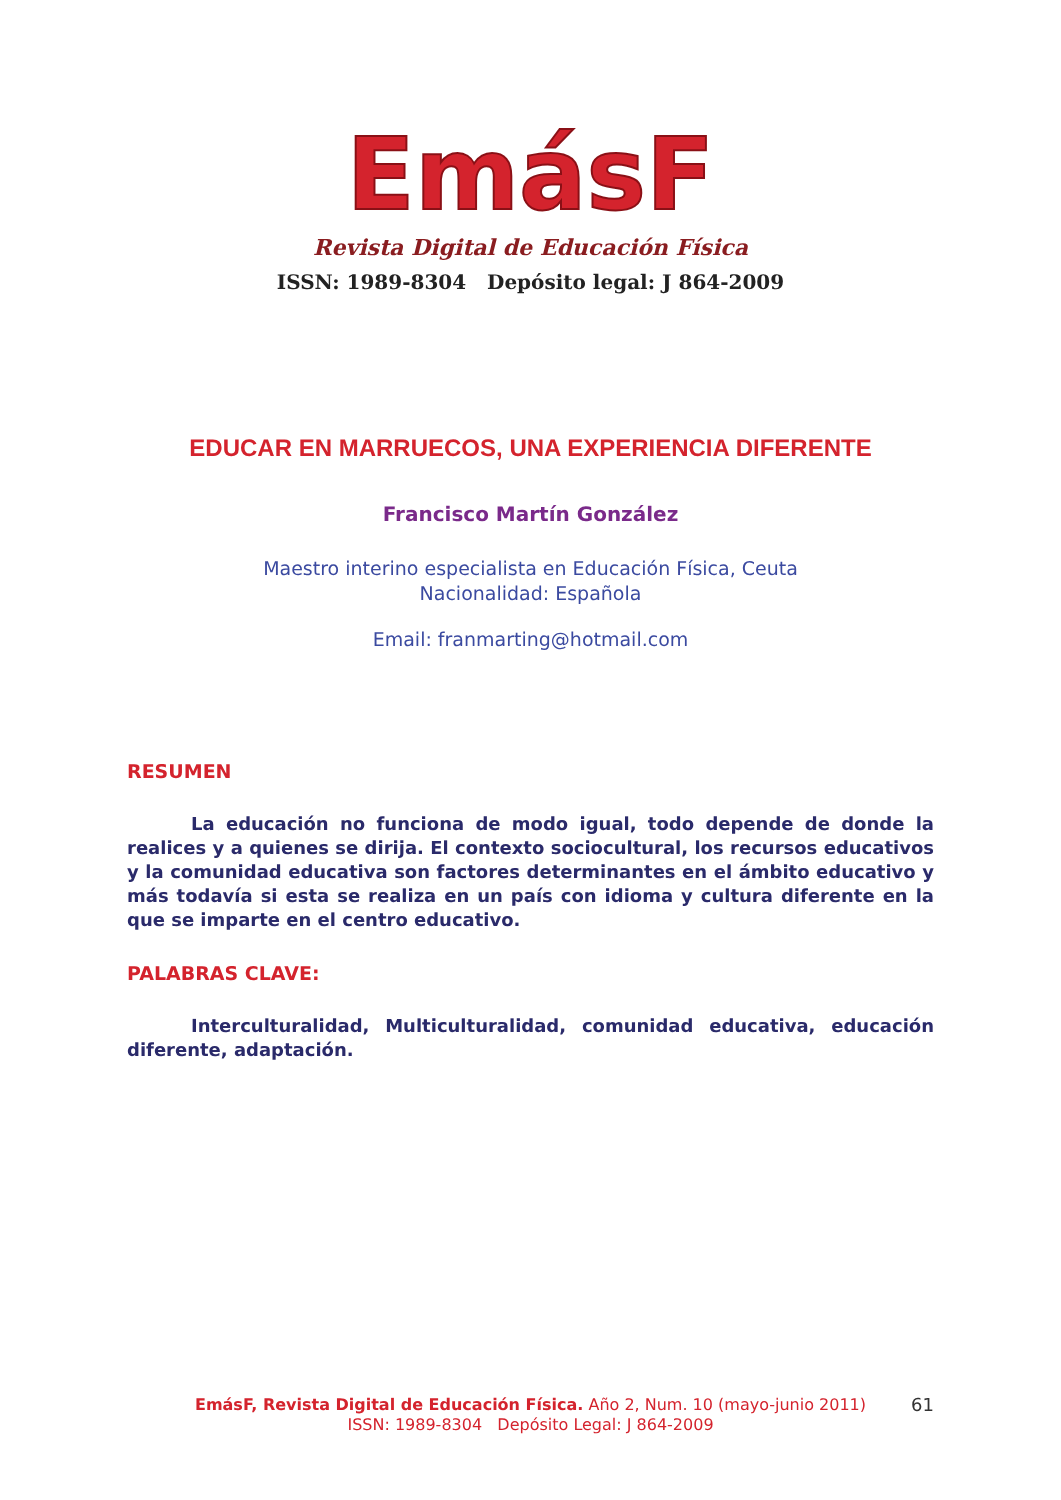EmásF
Revista Digital de Educación Física
ISSN: 1989-8304 Depósito legal: J 864-2009
EDUCAR EN MARRUECOS, UNA EXPERIENCIA DIFERENTE
Francisco Martín González
Maestro interino especialista en Educación Física, Ceuta
Nacionalidad: Española
Email: franmarting@hotmail.com
RESUMEN
La educación no funciona de modo igual, todo depende de donde la realices y a quienes se dirija. El contexto sociocultural, los recursos educativos y la comunidad educativa son factores determinantes en el ámbito educativo y más todavía si esta se realiza en un país con idioma y cultura diferente en la que se imparte en el centro educativo.
PALABRAS CLAVE:
Interculturalidad, Multiculturalidad, comunidad educativa, educación diferente, adaptación.
EmásF, Revista Digital de Educación Física. Año 2, Num. 10 (mayo-junio 2011)
ISSN: 1989-8304 Depósito Legal: J 864-2009
61